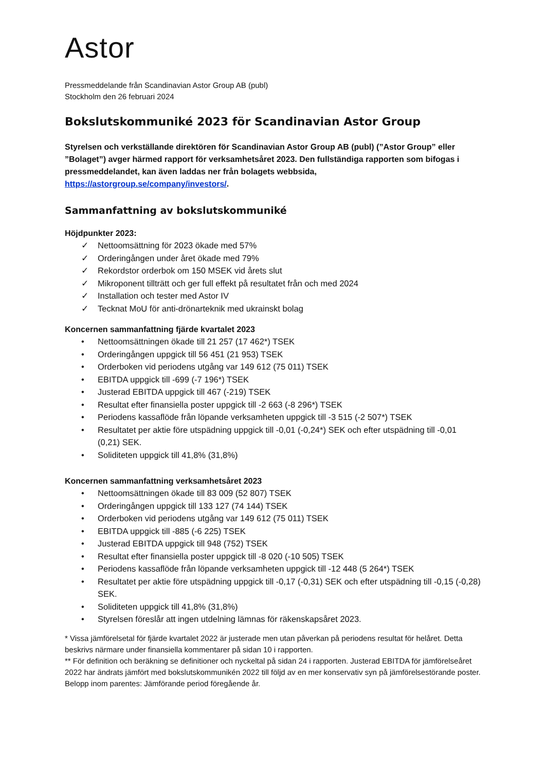Astor
Pressmeddelande från Scandinavian Astor Group AB (publ)
Stockholm den 26 februari 2024
Bokslutskommuniké 2023 för Scandinavian Astor Group
Styrelsen och verkställande direktören för Scandinavian Astor Group AB (publ) (”Astor Group” eller ”Bolaget”) avger härmed rapport för verksamhetsåret 2023. Den fullständiga rapporten som bifogas i pressmeddelandet, kan även laddas ner från bolagets webbsida, https://astorgroup.se/company/investors/.
Sammanfattning av bokslutskommuniké
Höjdpunkter 2023:
✓ Nettoomsättning för 2023 ökade med 57%
✓ Orderingången under året ökade med 79%
✓ Rekordstor orderbok om 150 MSEK vid årets slut
✓ Mikroponent tillträtt och ger full effekt på resultatet från och med 2024
✓ Installation och tester med Astor IV
✓ Tecknat MoU för anti-drönarteknik med ukrainskt bolag
Koncernen sammanfattning fjärde kvartalet 2023
• Nettoomsättningen ökade till 21 257 (17 462*) TSEK
• Orderingången uppgick till 56 451 (21 953) TSEK
• Orderboken vid periodens utgång var 149 612 (75 011) TSEK
• EBITDA uppgick till -699 (-7 196*) TSEK
• Justerad EBITDA uppgick till 467 (-219) TSEK
• Resultat efter finansiella poster uppgick till -2 663 (-8 296*) TSEK
• Periodens kassaflöde från löpande verksamheten uppgick till -3 515 (-2 507*) TSEK
• Resultatet per aktie före utspädning uppgick till -0,01 (-0,24*) SEK och efter utspädning till -0,01 (0,21) SEK.
• Soliditeten uppgick till 41,8% (31,8%)
Koncernen sammanfattning verksamhetsåret 2023
• Nettoomsättningen ökade till 83 009 (52 807) TSEK
• Orderingången uppgick till 133 127 (74 144) TSEK
• Orderboken vid periodens utgång var 149 612 (75 011) TSEK
• EBITDA uppgick till -885 (-6 225) TSEK
• Justerad EBITDA uppgick till 948 (752) TSEK
• Resultat efter finansiella poster uppgick till -8 020 (-10 505) TSEK
• Periodens kassaflöde från löpande verksamheten uppgick till -12 448 (5 264*) TSEK
• Resultatet per aktie före utspädning uppgick till -0,17 (-0,31) SEK och efter utspädning till -0,15 (-0,28) SEK.
• Soliditeten uppgick till 41,8% (31,8%)
• Styrelsen föreslår att ingen utdelning lämnas för räkenskapsåret 2023.
* Vissa jämförelsetal för fjärde kvartalet 2022 är justerade men utan påverkan på periodens resultat för helåret. Detta beskrivs närmare under finansiella kommentarer på sidan 10 i rapporten.
** För definition och beräkning se definitioner och nyckeltal på sidan 24 i rapporten. Justerad EBITDA för jämförelseåret 2022 har ändrats jämfört med bokslutskommunikén 2022 till följd av en mer konservativ syn på jämförelsestörande poster.
Belopp inom parentes: Jämförande period föregående år.